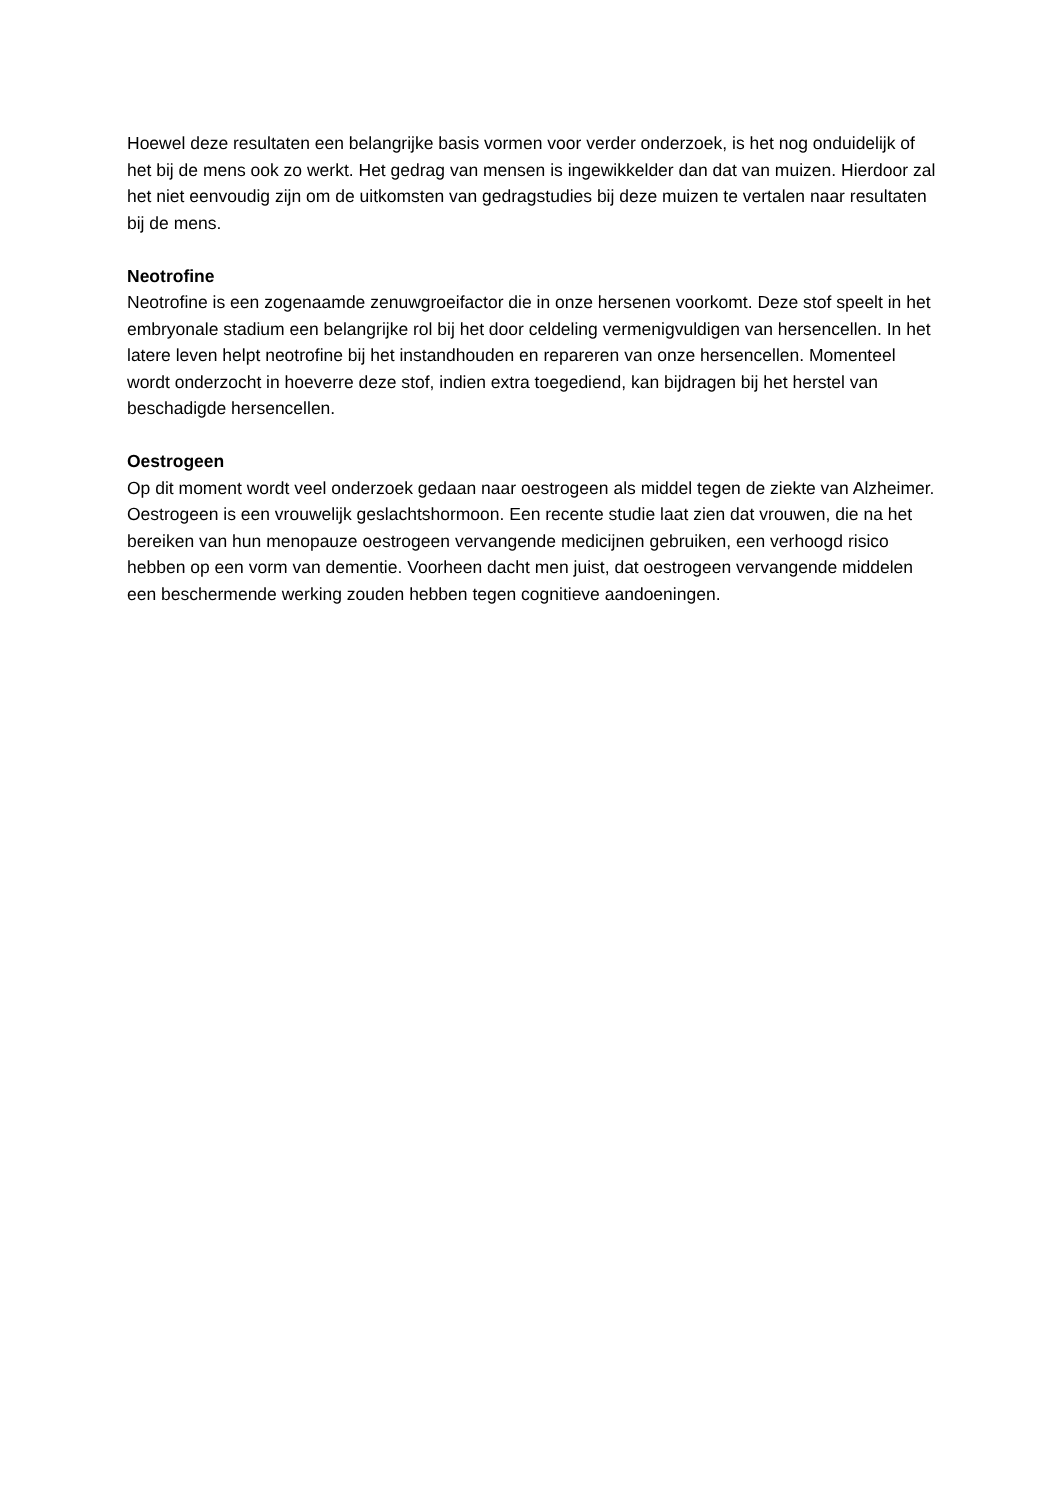Hoewel deze resultaten een belangrijke basis vormen voor verder onderzoek, is het nog onduidelijk of het bij de mens ook zo werkt. Het gedrag van mensen is ingewikkelder dan dat van muizen. Hierdoor zal het niet eenvoudig zijn om de uitkomsten van gedragstudies bij deze muizen te vertalen naar resultaten bij de mens.
Neotrofine
Neotrofine is een zogenaamde zenuwgroeifactor die in onze hersenen voorkomt. Deze stof speelt in het embryonale stadium een belangrijke rol bij het door celdeling vermenigvuldigen van hersencellen. In het latere leven helpt neotrofine bij het instandhouden en repareren van onze hersencellen. Momenteel wordt onderzocht in hoeverre deze stof, indien extra toegediend, kan bijdragen bij het herstel van beschadigde hersencellen.
Oestrogeen
Op dit moment wordt veel onderzoek gedaan naar oestrogeen als middel tegen de ziekte van Alzheimer. Oestrogeen is een vrouwelijk geslachtshormoon. Een recente studie laat zien dat vrouwen, die na het bereiken van hun menopauze oestrogeen vervangende medicijnen gebruiken, een verhoogd risico hebben op een vorm van dementie. Voorheen dacht men juist, dat oestrogeen vervangende middelen een beschermende werking zouden hebben tegen cognitieve aandoeningen.